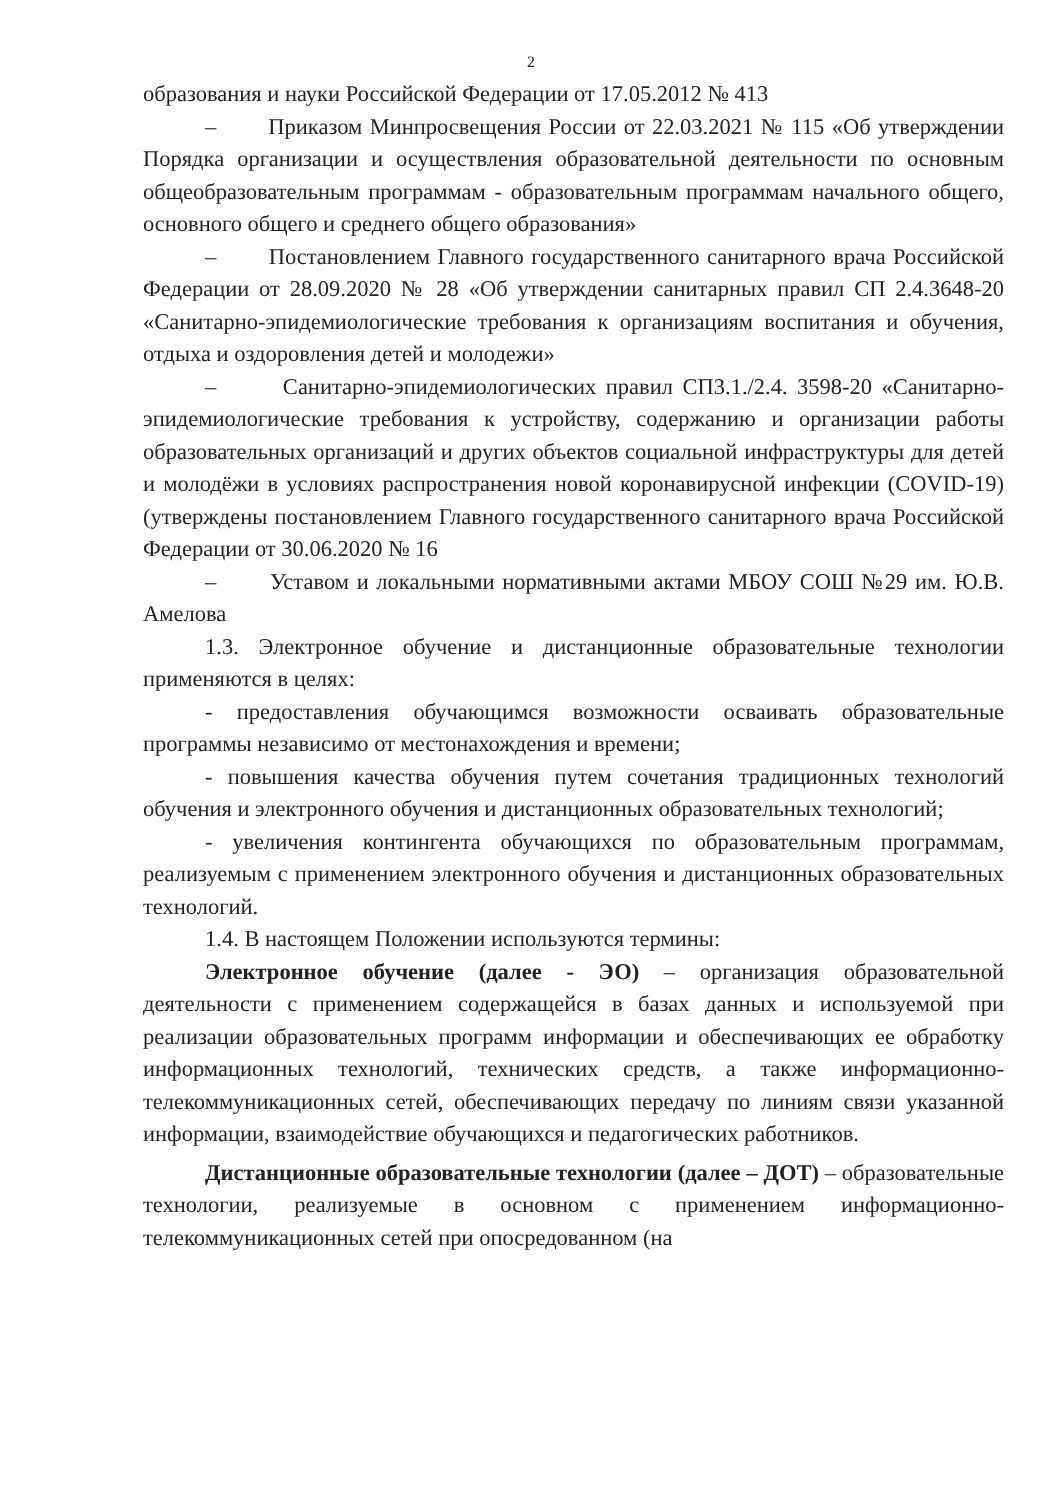2
образования и науки Российской Федерации от 17.05.2012 № 413
– Приказом Минпросвещения России от 22.03.2021 № 115 «Об утверждении Порядка организации и осуществления образовательной деятельности по основным общеобразовательным программам - образовательным программам начального общего, основного общего и среднего общего образования»
– Постановлением Главного государственного санитарного врача Российской Федерации от 28.09.2020 № 28 «Об утверждении санитарных правил СП 2.4.3648-20 «Санитарно-эпидемиологические требования к организациям воспитания и обучения, отдыха и оздоровления детей и молодежи»
– Санитарно-эпидемиологических правил СП3.1./2.4. 3598-20 «Санитарно-эпидемиологические требования к устройству, содержанию и организации работы образовательных организаций и других объектов социальной инфраструктуры для детей и молодёжи в условиях распространения новой коронавирусной инфекции (COVID-19) (утверждены постановлением Главного государственного санитарного врача Российской Федерации от 30.06.2020 № 16
– Уставом и локальными нормативными актами МБОУ СОШ №29 им. Ю.В. Амелова
1.3. Электронное обучение и дистанционные образовательные технологии применяются в целях:
- предоставления обучающимся возможности осваивать образовательные программы независимо от местонахождения и времени;
- повышения качества обучения путем сочетания традиционных технологий обучения и электронного обучения и дистанционных образовательных технологий;
- увеличения контингента обучающихся по образовательным программам, реализуемым с применением электронного обучения и дистанционных образовательных технологий.
1.4. В настоящем Положении используются термины:
Электронное обучение (далее - ЭО) – организация образовательной деятельности с применением содержащейся в базах данных и используемой при реализации образовательных программ информации и обеспечивающих ее обработку информационных технологий, технических средств, а также информационно-телекоммуникационных сетей, обеспечивающих передачу по линиям связи указанной информации, взаимодействие обучающихся и педагогических работников.
Дистанционные образовательные технологии (далее – ДОТ) – образовательные технологии, реализуемые в основном с применением информационно-телекоммуникационных сетей при опосредованном (на